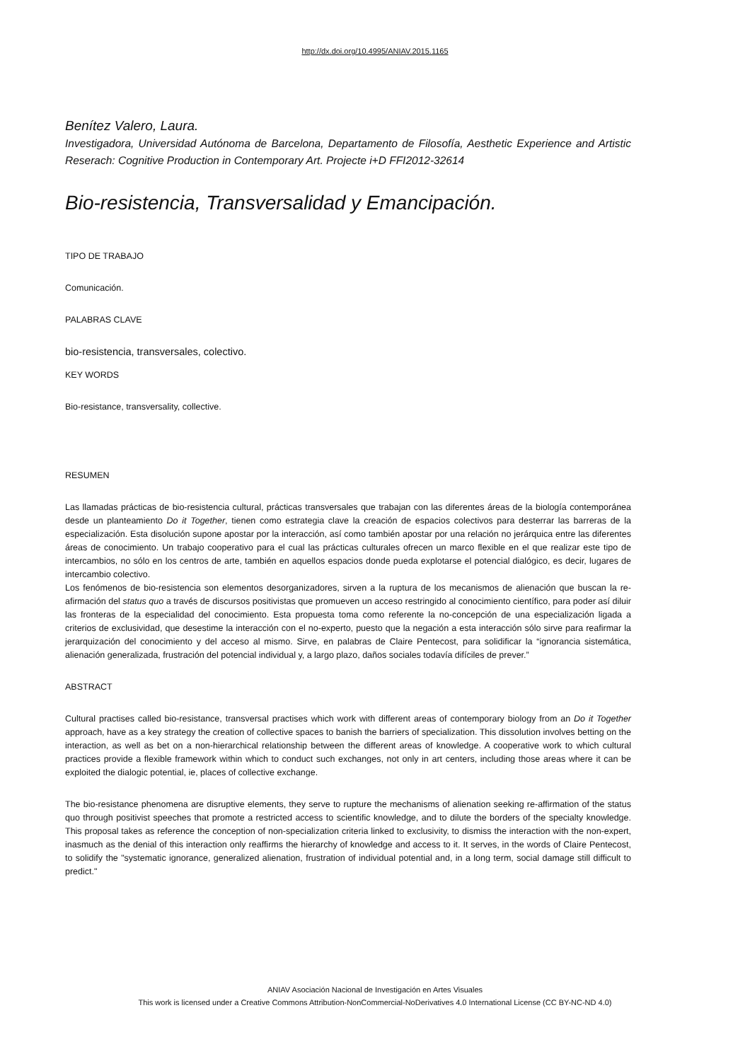http://dx.doi.org/10.4995/ANIAV.2015.1165
Benítez Valero, Laura.
Investigadora, Universidad Autónoma de Barcelona, Departamento de Filosofía, Aesthetic Experience and Artistic Reserach: Cognitive Production in Contemporary Art. Projecte i+D FFI2012-32614
Bio-resistencia, Transversalidad y Emancipación.
TIPO DE TRABAJO
Comunicación.
PALABRAS CLAVE
bio-resistencia, transversales, colectivo.
KEY WORDS
Bio-resistance, transversality, collective.
RESUMEN
Las llamadas prácticas de bio-resistencia cultural, prácticas transversales que trabajan con las diferentes áreas de la biología contemporánea desde un planteamiento Do it Together, tienen como estrategia clave la creación de espacios colectivos para desterrar las barreras de la especialización. Esta disolución supone apostar por la interacción, así como también apostar por una relación no jerárquica entre las diferentes áreas de conocimiento. Un trabajo cooperativo para el cual las prácticas culturales ofrecen un marco flexible en el que realizar este tipo de intercambios, no sólo en los centros de arte, también en aquellos espacios donde pueda explotarse el potencial dialógico, es decir, lugares de intercambio colectivo.
Los fenómenos de bio-resistencia son elementos desorganizadores, sirven a la ruptura de los mecanismos de alienación que buscan la re-afirmación del status quo a través de discursos positivistas que promueven un acceso restringido al conocimiento científico, para poder así diluir las fronteras de la especialidad del conocimiento. Esta propuesta toma como referente la no-concepción de una especialización ligada a criterios de exclusividad, que desestime la interacción con el no-experto, puesto que la negación a esta interacción sólo sirve para reafirmar la jerarquización del conocimiento y del acceso al mismo. Sirve, en palabras de Claire Pentecost, para solidificar la “ignorancia sistemática, alienación generalizada, frustración del potencial individual y, a largo plazo, daños sociales todavía difíciles de prever.”
ABSTRACT
Cultural practises called bio-resistance, transversal practises which work with different areas of contemporary biology from an Do it Together approach, have as a key strategy the creation of collective spaces to banish the barriers of specialization. This dissolution involves betting on the interaction, as well as bet on a non-hierarchical relationship between the different areas of knowledge. A cooperative work to which cultural practices provide a flexible framework within which to conduct such exchanges, not only in art centers, including those areas where it can be exploited the dialogic potential, ie, places of collective exchange.
The bio-resistance phenomena are disruptive elements, they serve to rupture the mechanisms of alienation seeking re-affirmation of the status quo through positivist speeches that promote a restricted access to scientific knowledge, and to dilute the borders of the specialty knowledge. This proposal takes as reference the conception of non-specialization criteria linked to exclusivity, to dismiss the interaction with the non-expert, inasmuch as the denial of this interaction only reaffirms the hierarchy of knowledge and access to it. It serves, in the words of Claire Pentecost, to solidify the "systematic ignorance, generalized alienation, frustration of individual potential and, in a long term, social damage still difficult to predict."
ANIAV Asociación Nacional de Investigación en Artes Visuales
This work is licensed under a Creative Commons Attribution-NonCommercial-NoDerivatives 4.0 International License (CC BY-NC-ND 4.0)